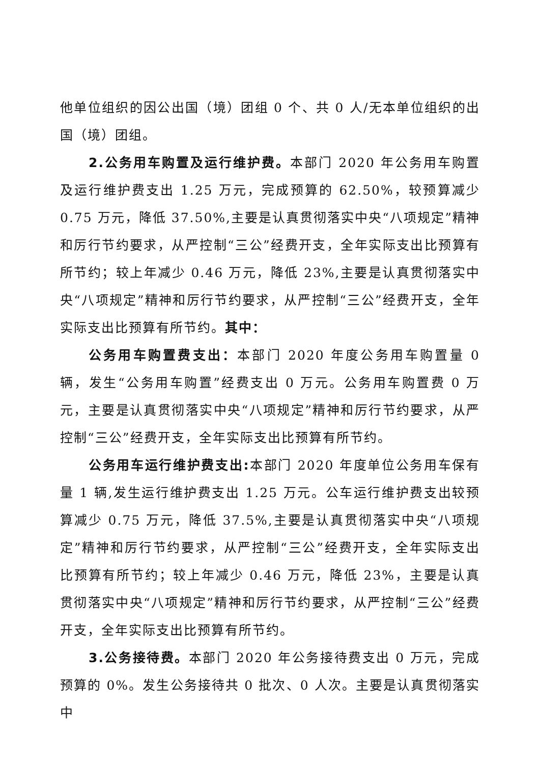他单位组织的因公出国（境）团组 0 个、共 0 人/无本单位组织的出国（境）团组。
2.公务用车购置及运行维护费。本部门 2020 年公务用车购置及运行维护费支出 1.25 万元，完成预算的 62.50%，较预算减少 0.75 万元，降低 37.50%,主要是认真贯彻落实中央“八项规定”精神和厉行节约要求，从严控制“三公”经费开支，全年实际支出比预算有所节约；较上年减少 0.46 万元，降低 23%,主要是认真贯彻落实中央“八项规定”精神和厉行节约要求，从严控制“三公”经费开支，全年实际支出比预算有所节约。其中：
公务用车购置费支出：本部门 2020 年度公务用车购置量 0 辆，发生“公务用车购置”经费支出 0 万元。公务用车购置费 0 万元，主要是认真贯彻落实中央“八项规定”精神和厉行节约要求，从严控制“三公”经费开支，全年实际支出比预算有所节约。
公务用车运行维护费支出: 本部门 2020 年度单位公务用车保有量 1 辆,发生运行维护费支出 1.25 万元。公车运行维护费支出较预算减少 0.75 万元，降低 37.5%,主要是认真贯彻落实中央“八项规定”精神和厉行节约要求，从严控制“三公”经费开支，全年实际支出比预算有所节约；较上年减少 0.46 万元，降低 23%，主要是认真贯彻落实中央“八项规定”精神和厉行节约要求，从严控制“三公”经费开支，全年实际支出比预算有所节约。
3.公务接待费。本部门 2020 年公务接待费支出 0 万元，完成预算的 0%。发生公务接待共 0 批次、0 人次。主要是认真贯彻落实中